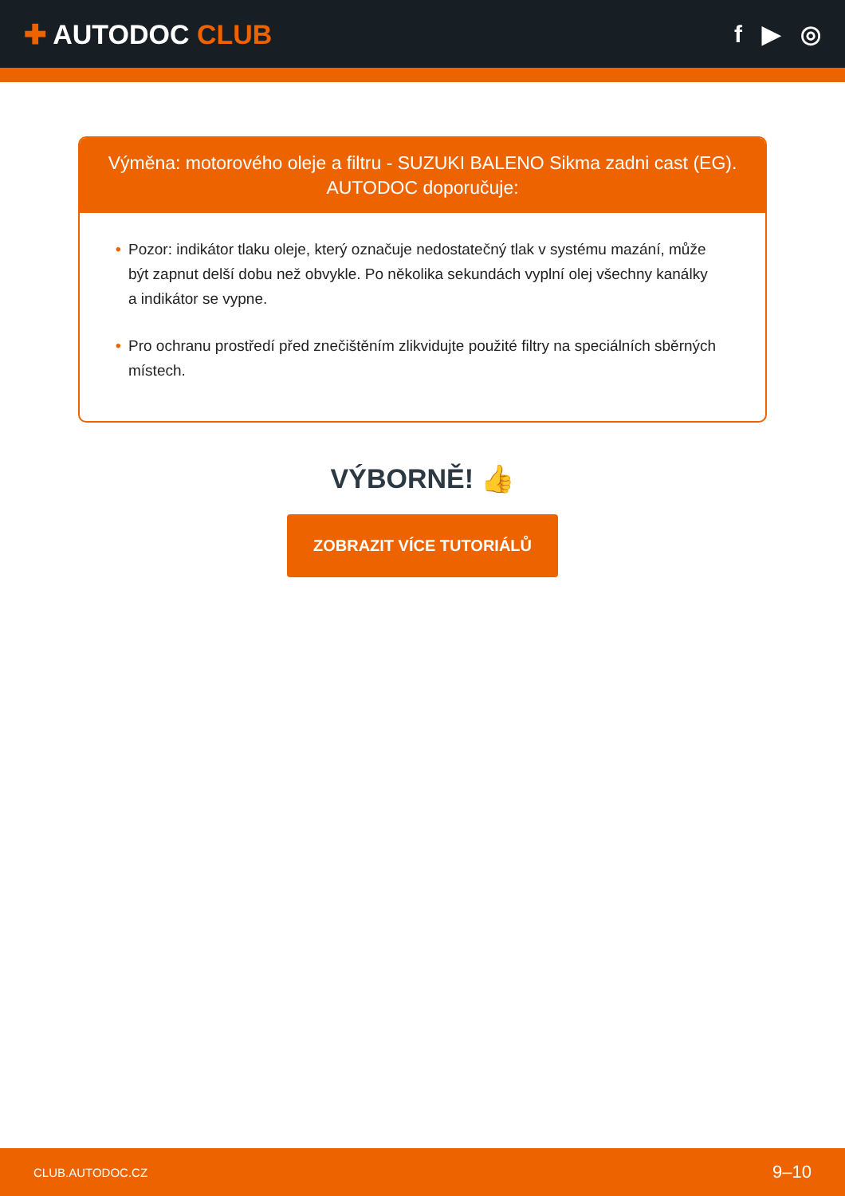✚ AUTODOC CLUB f ▶ ◎
Výměna: motorového oleje a filtru - SUZUKI BALENO Sikma zadni cast (EG). AUTODOC doporučuje:
• Pozor: indikátor tlaku oleje, který označuje nedostatečný tlak v systému mazání, může být zapnut delší dobu než obvykle. Po několika sekundách vyplní olej všechny kanálky a indikátor se vypne.
• Pro ochranu prostředí před znečištěním zlikvidujte použité filtry na speciálních sběrných místech.
VÝBORNĚ! 👍
ZOBRAZIT VÍCE TUTORIÁLŮ
CLUB.AUTODOC.CZ 9–10